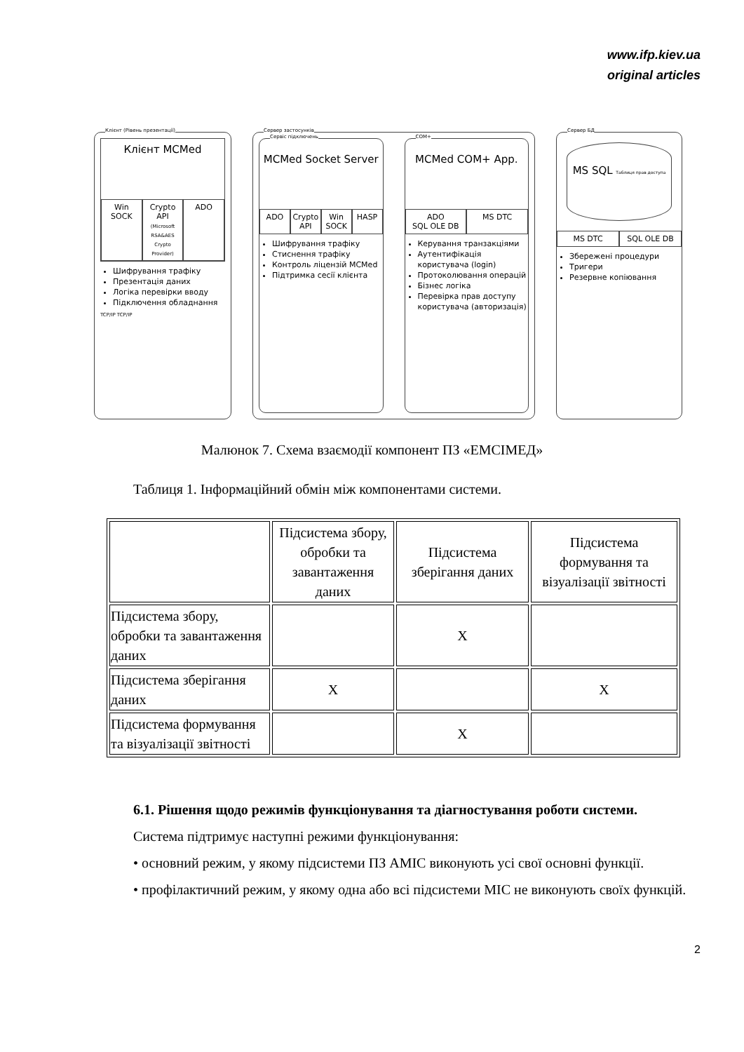www.ifp.kiev.ua
original articles
Клієнт (Рівень презентації)
Клієнт MCMed
Win SOCK Crypto API (Microsoft RSA&AES Crypto Provider)
ADO
Шифрування трафіку
Презентація даних
Логіка перевірки вводу
Підключення обладнання
TCP/IP TCP/IP
Сервер застосунків
Сервіс підключень
MCMed Socket Server
ADO Crypto API Win SOCK HASP
Шифрування трафіку
Стиснення трафіку
Контроль ліцензій MCMed
Підтримка сесії клієнта
COM+
MCMed COM+ App.
ADO
SQL OLE DB
MS DTC
Керування транзакціями
Аутентифікація користувача (login)
Протоколювання операцій
Бізнес логіка
Перевірка прав доступу користувача (авторизація)
Сервер БД
MS SQL Таблиця прав доступа
MS DTC SQL OLE DB
Збережені процедури
Тригери
Резервне копіювання
Малюнок 7. Схема взаємодії компонент ПЗ «ЕМСІМЕД»
Таблиця 1. Інформаційний обмін між компонентами системи.
| | Підсистема збору, обробки та завантаження даних | Підсистема зберігання даних | Підсистема формування та візуалізації звітності |
| Підсистема збору, обробки та завантаження даних | | X | |
| Підсистема зберігання даних | X | | X |
| Підсистема формування та візуалізації звітності | | X | |
6.1. Рішення щодо режимів функціонування та діагностування роботи системи.
Система підтримує наступні режими функціонування:
• основний режим, у якому підсистеми ПЗ АМІС виконують усі свої основні функції.
• профілактичний режим, у якому одна або всі підсистеми МІС не виконують своїх функцій.
2